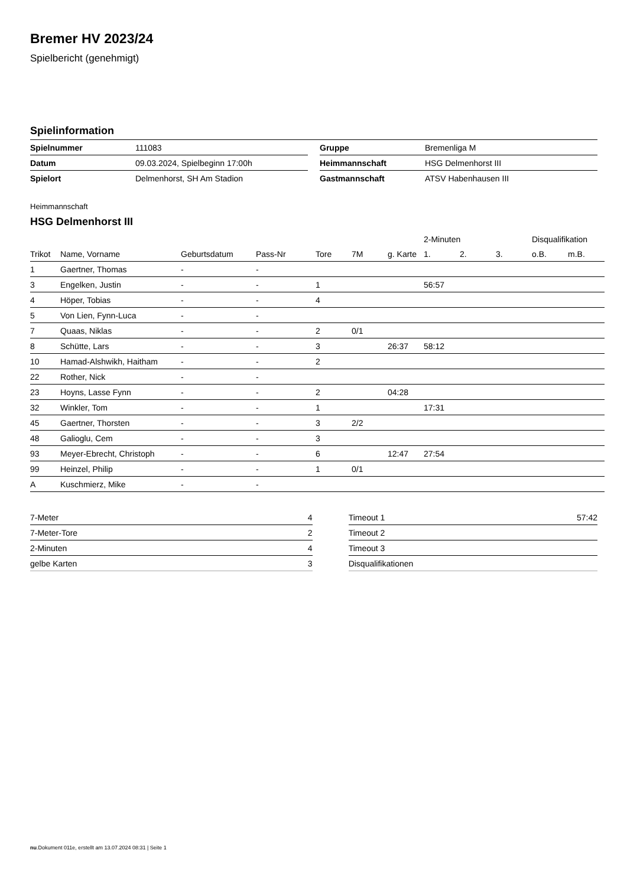Bremer HV 2023/24
Spielbericht (genehmigt)
Spielinformation
| Spielnummer | 111083 |
| Datum | 09.03.2024, Spielbeginn 17:00h |
| Spielort | Delmenhorst, SH Am Stadion |
| Gruppe | Bremenliga M |
| Heimmannschaft | HSG Delmenhorst III |
| Gastmannschaft | ATSV Habenhausen III |
Heimmannschaft
HSG Delmenhorst III
| | | | | | | | 2-Minuten | | | Disqualifikation | |
| Trikot | Name, Vorname | Geburtsdatum | Pass-Nr | Tore | 7M | g. Karte | 1. | 2. | 3. | o.B. | m.B. |
| 1 | Gaertner, Thomas | - | - | | | | | | | | |
| 3 | Engelken, Justin | - | - | 1 | | | 56:57 | | | | |
| 4 | Höper, Tobias | - | - | 4 | | | | | | | |
| 5 | Von Lien, Fynn-Luca | - | - | | | | | | | | |
| 7 | Quaas, Niklas | - | - | 2 | 0/1 | | | | | | |
| 8 | Schütte, Lars | - | - | 3 | | 26:37 | 58:12 | | | | |
| 10 | Hamad-Alshwikh, Haitham | - | - | 2 | | | | | | | |
| 22 | Rother, Nick | - | - | | | | | | | | |
| 23 | Hoyns, Lasse Fynn | - | - | 2 | | 04:28 | | | | | |
| 32 | Winkler, Tom | - | - | 1 | | | 17:31 | | | | |
| 45 | Gaertner, Thorsten | - | - | 3 | 2/2 | | | | | | |
| 48 | Galioglu, Cem | - | - | 3 | | | | | | | |
| 93 | Meyer-Ebrecht, Christoph | - | - | 6 | | 12:47 | 27:54 | | | | |
| 99 | Heinzel, Philip | - | - | 1 | 0/1 | | | | | | |
| A | Kuschmierz, Mike | - | - | | | | | | | | |
| 7-Meter | 4 |
| 7-Meter-Tore | 2 |
| 2-Minuten | 4 |
| gelbe Karten | 3 |
| Timeout 1 | 57:42 |
| Timeout 2 | |
| Timeout 3 | |
| Disqualifikationen | |
nu.Dokument 011e, erstellt am 13.07.2024 08:31 | Seite 1